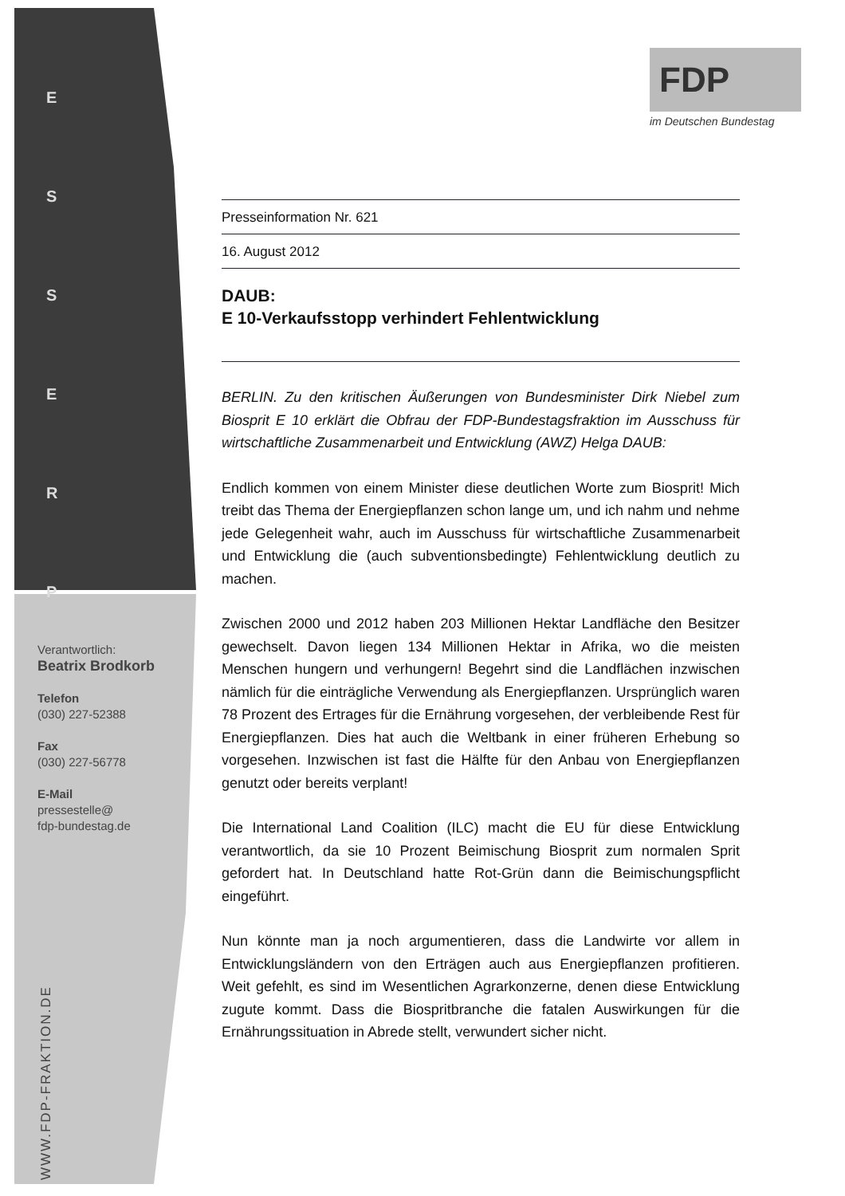E
S
S
E
R
P
Verantwortlich:
Beatrix Brodkorb
Telefon
(030) 227-52388
Fax
(030) 227-56778
E-Mail
pressestelle@
fdp-bundestag.de
WWW.FDP-FRAKTION.DE
FDP
im Deutschen Bundestag
Presseinformation Nr. 621
16. August 2012
DAUB:
E 10-Verkaufsstopp verhindert Fehlentwicklung
BERLIN. Zu den kritischen Äußerungen von Bundesminister Dirk Niebel zum Biosprit E 10 erklärt die Obfrau der FDP-Bundestagsfraktion im Ausschuss für wirtschaftliche Zusammenarbeit und Entwicklung (AWZ) Helga DAUB:
Endlich kommen von einem Minister diese deutlichen Worte zum Biosprit! Mich treibt das Thema der Energiepflanzen schon lange um, und ich nahm und nehme jede Gelegenheit wahr, auch im Ausschuss für wirtschaftliche Zusammenarbeit und Entwicklung die (auch subventionsbedingte) Fehlentwicklung deutlich zu machen.
Zwischen 2000 und 2012 haben 203 Millionen Hektar Landfläche den Besitzer gewechselt. Davon liegen 134 Millionen Hektar in Afrika, wo die meisten Menschen hungern und verhungern! Begehrt sind die Landflächen inzwischen nämlich für die einträgliche Verwendung als Energiepflanzen. Ursprünglich waren 78 Prozent des Ertrages für die Ernährung vorgesehen, der verbleibende Rest für Energiepflanzen. Dies hat auch die Weltbank in einer früheren Erhebung so vorgesehen. Inzwischen ist fast die Hälfte für den Anbau von Energiepflanzen genutzt oder bereits verplant!
Die International Land Coalition (ILC) macht die EU für diese Entwicklung verantwortlich, da sie 10 Prozent Beimischung Biosprit zum normalen Sprit gefordert hat. In Deutschland hatte Rot-Grün dann die Beimischungspflicht eingeführt.
Nun könnte man ja noch argumentieren, dass die Landwirte vor allem in Entwicklungsländern von den Erträgen auch aus Energiepflanzen profitieren. Weit gefehlt, es sind im Wesentlichen Agrarkonzerne, denen diese Entwicklung zugute kommt. Dass die Biospritbranche die fatalen Auswirkungen für die Ernährungssituation in Abrede stellt, verwundert sicher nicht.